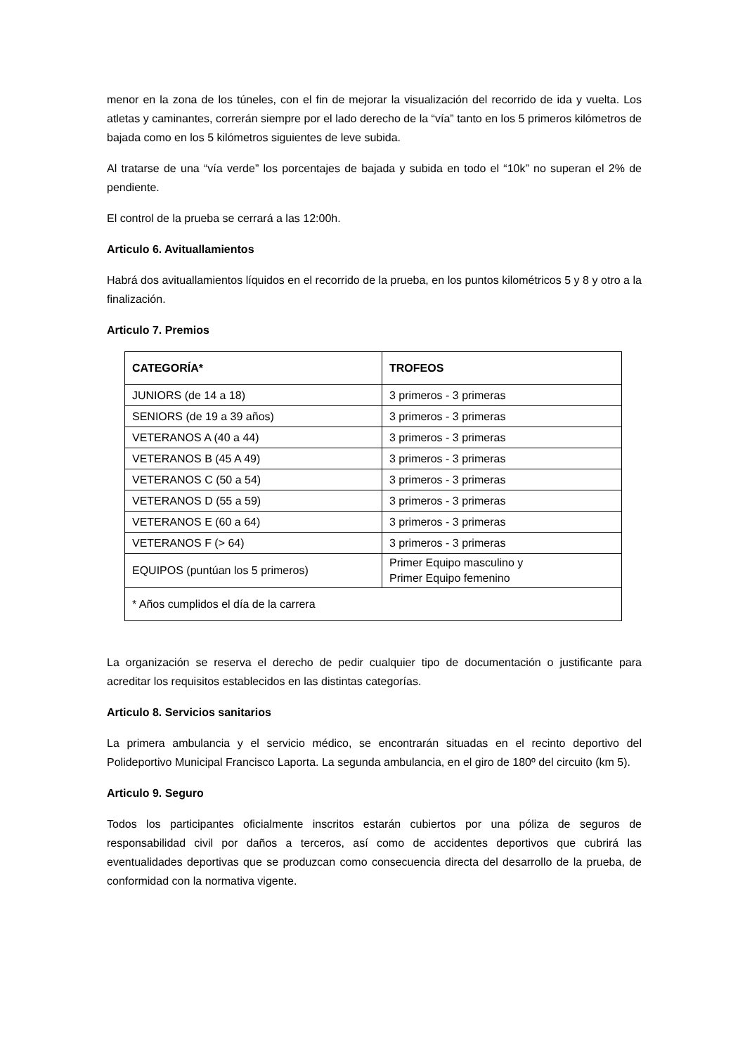menor en la zona de los túneles, con el fin de mejorar la visualización del recorrido de ida y vuelta. Los atletas y caminantes, correrán siempre por el lado derecho de la “vía” tanto en los 5 primeros kilómetros de bajada como en los 5 kilómetros siguientes de leve subida.
Al tratarse de una “vía verde” los porcentajes de bajada y subida en todo el “10k” no superan el 2% de pendiente.
El control de la prueba se cerrará a las 12:00h.
Articulo 6. Avituallamientos
Habrá dos avituallamientos líquidos en el recorrido de la prueba, en los puntos kilométricos 5 y 8 y otro a la finalización.
Articulo 7. Premios
| CATEGORÍA* | TROFEOS |
| --- | --- |
| JUNIORS (de 14 a 18) | 3 primeros - 3 primeras |
| SENIORS (de 19 a 39 años) | 3 primeros - 3 primeras |
| VETERANOS A (40 a 44) | 3 primeros - 3 primeras |
| VETERANOS B (45 A 49) | 3 primeros - 3 primeras |
| VETERANOS C (50 a 54) | 3 primeros - 3 primeras |
| VETERANOS D (55 a 59) | 3 primeros - 3 primeras |
| VETERANOS E (60 a 64) | 3 primeros - 3 primeras |
| VETERANOS F (> 64) | 3 primeros - 3 primeras |
| EQUIPOS (puntúan los 5 primeros) | Primer Equipo masculino y Primer Equipo femenino |
| * Años cumplidos el día de la carrera | |
La organización se reserva el derecho de pedir cualquier tipo de documentación o justificante para acreditar los requisitos establecidos en las distintas categorías.
Articulo 8. Servicios sanitarios
La primera ambulancia y el servicio médico, se encontrarán situadas en el recinto deportivo del Polideportivo Municipal Francisco Laporta. La segunda ambulancia, en el giro de 180º del circuito (km 5).
Articulo 9. Seguro
Todos los participantes oficialmente inscritos estarán cubiertos por una póliza de seguros de responsabilidad civil por daños a terceros, así como de accidentes deportivos que cubrirá las eventualidades deportivas que se produzcan como consecuencia directa del desarrollo de la prueba, de conformidad con la normativa vigente.